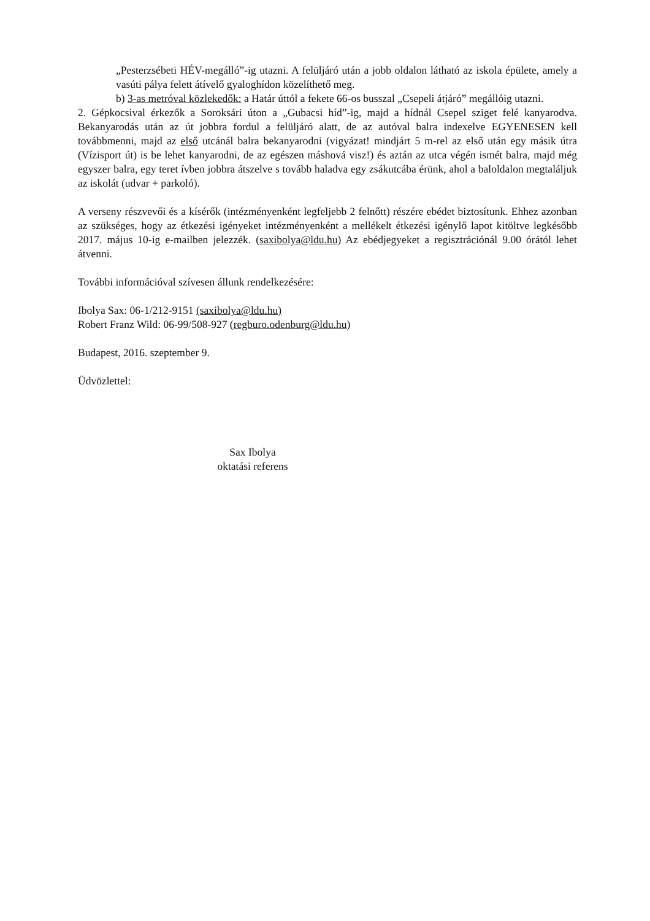„Pesterzsébeti HÉV-megálló”-ig utazni. A felüljáró után a jobb oldalon látható az iskola épülete, amely a vasúti pálya felett átívelő gyaloghídon közelíthető meg.
b) 3-as metróval közlekedők: a Határ úttól a fekete 66-os busszal „Csepeli átjáró” megállóig utazni.
2. Gépkocsival érkezők a Soroksári úton a „Gubacsi híd”-ig, majd a hídnál Csepel sziget felé kanyarodva. Bekanyarodás után az út jobbra fordul a felüljáró alatt, de az autóval balra indexelve EGYENESEN kell továbbmenni, majd az első utcánál balra bekanyarodni (vigyázat! mindjárt 5 m-rel az első után egy másik útra (Vízisport út) is be lehet kanyarodni, de az egészen máshová visz!) és aztán az utca végén ismét balra, majd még egyszer balra, egy teret ívben jobbra átszelve s tovább haladva egy zsákutcába érünk, ahol a baloldalon megtaláljuk az iskolát (udvar + parkoló).
A verseny részvevői és a kísérők (intézményenként legfeljebb 2 felnőtt) részére ebédet biztosítunk. Ehhez azonban az szükséges, hogy az étkezési igényeket intézményenként a mellékelt étkezési igénylő lapot kitöltve legkésőbb 2017. május 10-ig e-mailben jelezzék. (saxibolya@ldu.hu) Az ebédjegyeket a regisztrációnál 9.00 órától lehet átvenni.
További információval szívesen állunk rendelkezésére:
Ibolya Sax: 06-1/212-9151 (saxibolya@ldu.hu)
Robert Franz Wild: 06-99/508-927 (regburo.odenburg@ldu.hu)
Budapest, 2016. szeptember 9.
Üdvözlettel:
Sax Ibolya
oktatási referens